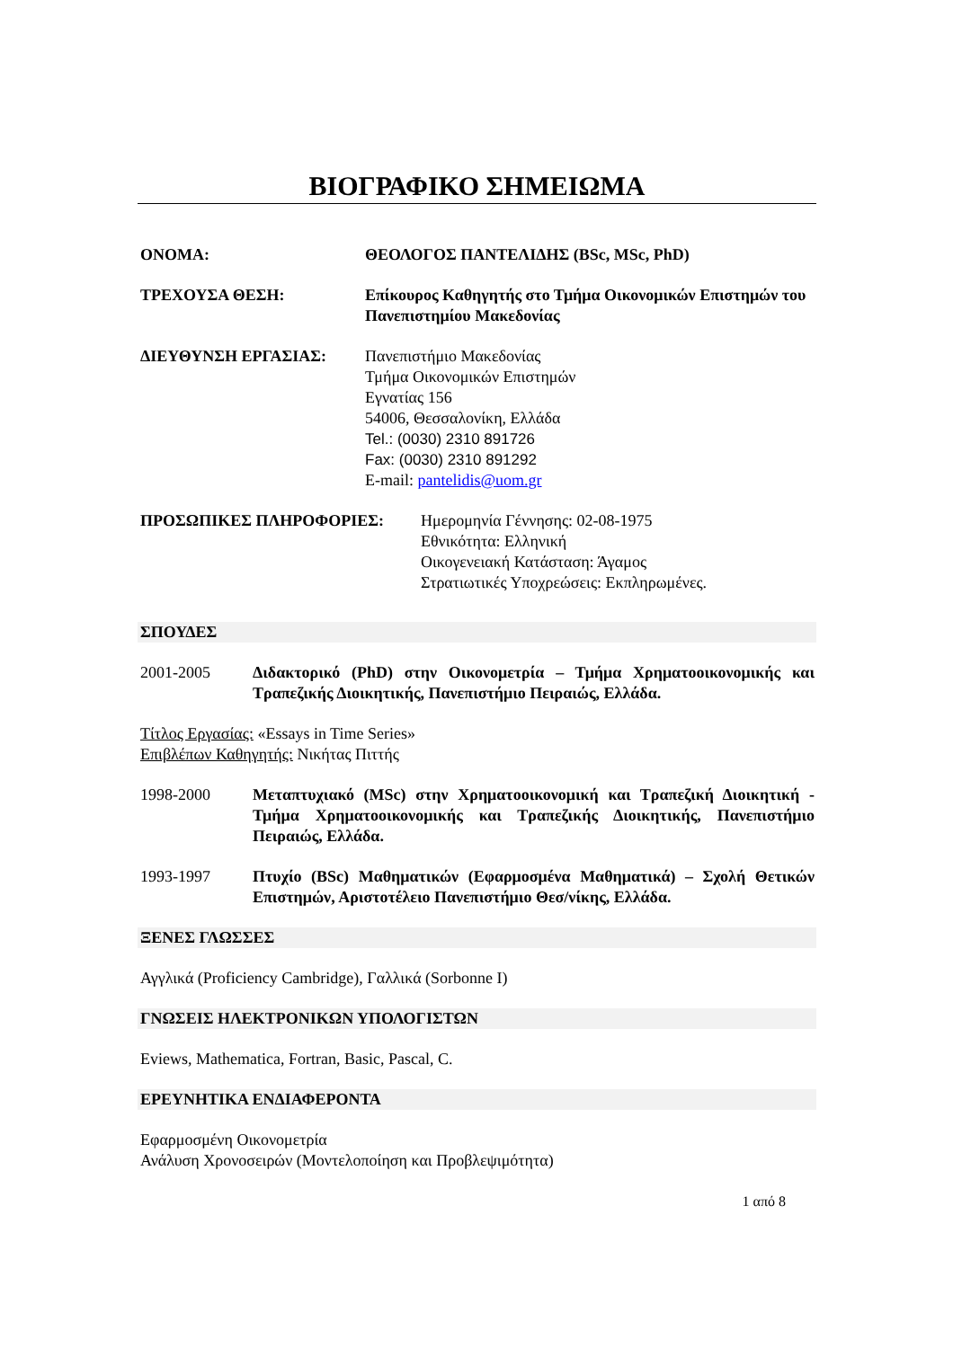ΒΙΟΓΡΑΦΙΚΟ ΣΗΜΕΙΩΜΑ
ΟΝΟΜΑ: ΘΕΟΛΟΓΟΣ ΠΑΝΤΕΛΙΔΗΣ (BSc, MSc, PhD)
ΤΡΕΧΟΥΣΑ ΘΕΣΗ: Επίκουρος Καθηγητής στο Τμήμα Οικονομικών Επιστημών του Πανεπιστημίου Μακεδονίας
ΔΙΕΥΘΥΝΣΗ ΕΡΓΑΣΙΑΣ: Πανεπιστήμιο Μακεδονίας
Τμήμα Οικονομικών Επιστημών
Εγνατίας 156
54006, Θεσσαλονίκη, Ελλάδα
Tel.: (0030) 2310 891726
Fax: (0030) 2310 891292
E-mail: pantelidis@uom.gr
ΠΡΟΣΩΠΙΚΕΣ ΠΛΗΡΟΦΟΡΙΕΣ: Ημερομηνία Γέννησης: 02-08-1975
Εθνικότητα: Ελληνική
Οικογενειακή Κατάσταση: Άγαμος
Στρατιωτικές Υποχρεώσεις: Εκπληρωμένες.
ΣΠΟΥΔΕΣ
2001-2005 Διδακτορικό (PhD) στην Οικονομετρία – Τμήμα Χρηματοοικονομικής και Τραπεζικής Διοικητικής, Πανεπιστήμιο Πειραιώς, Ελλάδα.
Τίτλος Εργασίας: «Essays in Time Series»
Επιβλέπων Καθηγητής: Νικήτας Πιττής
1998-2000 Μεταπτυχιακό (MSc) στην Χρηματοοικονομική και Τραπεζική Διοικητική - Τμήμα Χρηματοοικονομικής και Τραπεζικής Διοικητικής, Πανεπιστήμιο Πειραιώς, Ελλάδα.
1993-1997 Πτυχίο (BSc) Μαθηματικών (Εφαρμοσμένα Μαθηματικά) – Σχολή Θετικών Επιστημών, Αριστοτέλειο Πανεπιστήμιο Θεσ/νίκης, Ελλάδα.
ΞΕΝΕΣ ΓΛΩΣΣΕΣ
Αγγλικά (Proficiency Cambridge), Γαλλικά (Sorbonne I)
ΓΝΩΣΕΙΣ ΗΛΕΚΤΡΟΝΙΚΩΝ ΥΠΟΛΟΓΙΣΤΩΝ
Eviews, Mathematica, Fortran, Basic, Pascal, C.
ΕΡΕΥΝΗΤΙΚΑ ΕΝΔΙΑΦΕΡΟΝΤΑ
Εφαρμοσμένη Οικονομετρία
Ανάλυση Χρονοσειρών (Μοντελοποίηση και Προβλεψιμότητα)
1 από 8